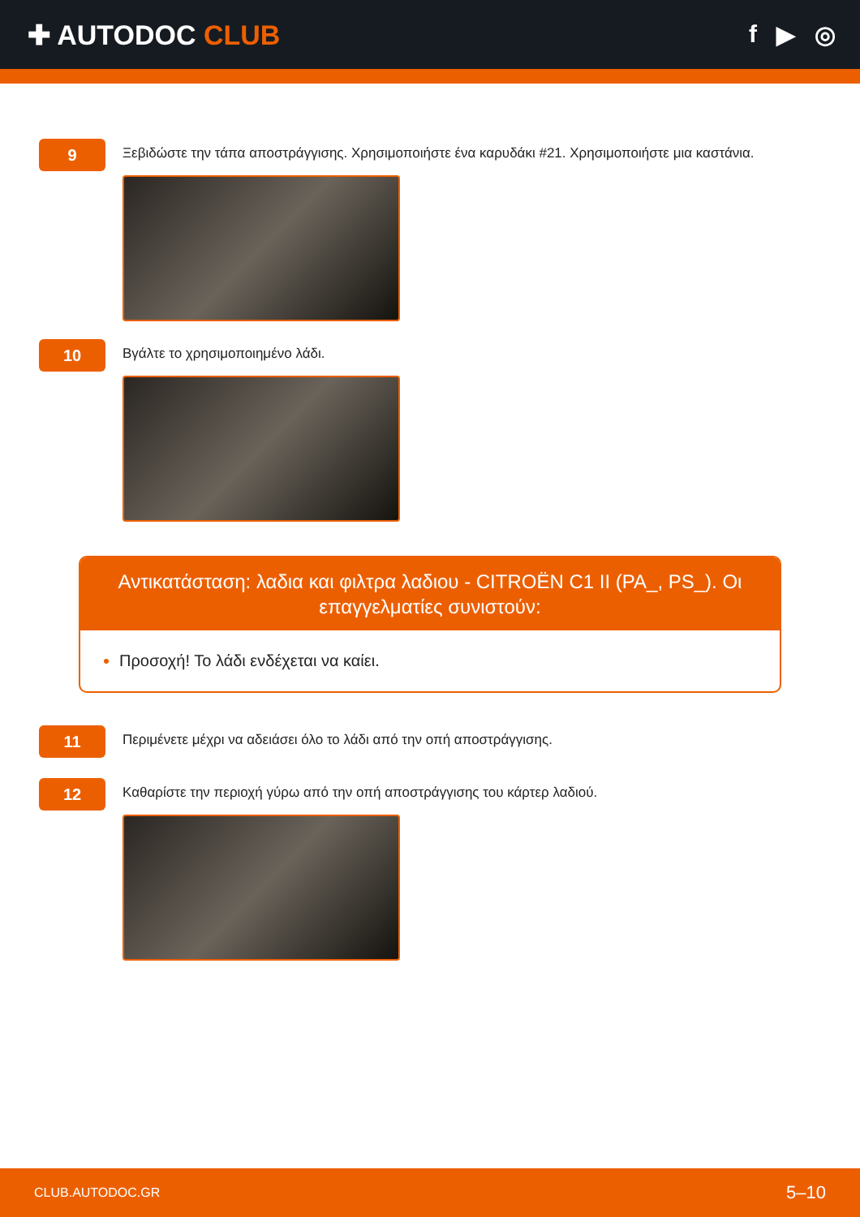✚ AUTODOC CLUB f ▶ ◎
9
Ξεβιδώστε την τάπα αποστράγγισης. Χρησιμοποιήστε ένα καρυδάκι #21. Χρησιμοποιήστε μια καστάνια.
10
Βγάλτε το χρησιμοποιημένο λάδι.
Αντικατάσταση: λαδια και φιλτρα λαδιου - CITROËN C1 II (PA_, PS_). Οι επαγγελματίες συνιστούν:
Προσοχή! Το λάδι ενδέχεται να καίει.
11
Περιμένετε μέχρι να αδειάσει όλο το λάδι από την οπή αποστράγγισης.
12
Καθαρίστε την περιοχή γύρω από την οπή αποστράγγισης του κάρτερ λαδιού.
CLUB.AUTODOC.GR 5–10